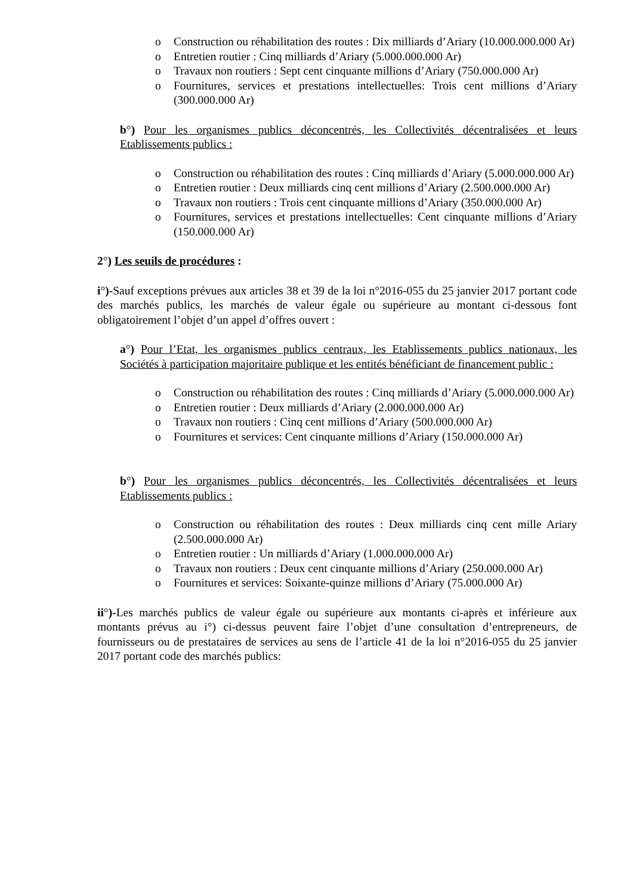o Construction ou réhabilitation des routes : Dix milliards d’Ariary (10.000.000.000 Ar)
o Entretien routier : Cinq milliards d’Ariary (5.000.000.000 Ar)
o Travaux non routiers : Sept cent cinquante millions d’Ariary (750.000.000 Ar)
o Fournitures, services et prestations intellectuelles: Trois cent millions d’Ariary (300.000.000 Ar)
b°) Pour les organismes publics déconcentrés, les Collectivités décentralisées et leurs Etablissements publics :
o Construction ou réhabilitation des routes : Cinq milliards d’Ariary (5.000.000.000 Ar)
o Entretien routier : Deux milliards cinq cent millions d’Ariary (2.500.000.000 Ar)
o Travaux non routiers : Trois cent cinquante millions d’Ariary (350.000.000 Ar)
o Fournitures, services et prestations intellectuelles: Cent cinquante millions d’Ariary (150.000.000 Ar)
2°) Les seuils de procédures :
i°)-Sauf exceptions prévues aux articles 38 et 39 de la loi n°2016-055 du 25 janvier 2017 portant code des marchés publics, les marchés de valeur égale ou supérieure au montant ci-dessous font obligatoirement l’objet d’un appel d’offres ouvert :
a°) Pour l’Etat, les organismes publics centraux, les Etablissements publics nationaux, les Sociétés à participation majoritaire publique et les entités bénéficiant de financement public :
o Construction ou réhabilitation des routes : Cinq milliards d’Ariary (5.000.000.000 Ar)
o Entretien routier : Deux milliards d’Ariary (2.000.000.000 Ar)
o Travaux non routiers : Cinq cent millions d’Ariary (500.000.000 Ar)
o Fournitures et services: Cent cinquante millions d’Ariary (150.000.000 Ar)
b°) Pour les organismes publics déconcentrés, les Collectivités décentralisées et leurs Etablissements publics :
o Construction ou réhabilitation des routes : Deux milliards cinq cent mille Ariary (2.500.000.000 Ar)
o Entretien routier : Un milliards d’Ariary (1.000.000.000 Ar)
o Travaux non routiers : Deux cent cinquante millions d’Ariary (250.000.000 Ar)
o Fournitures et services: Soixante-quinze millions d’Ariary (75.000.000 Ar)
ii°)-Les marchés publics de valeur égale ou supérieure aux montants ci-après et inférieure aux montants prévus au i°) ci-dessus peuvent faire l’objet d’une consultation d’entrepreneurs, de fournisseurs ou de prestataires de services au sens de l’article 41 de la loi n°2016-055 du 25 janvier 2017 portant code des marchés publics: